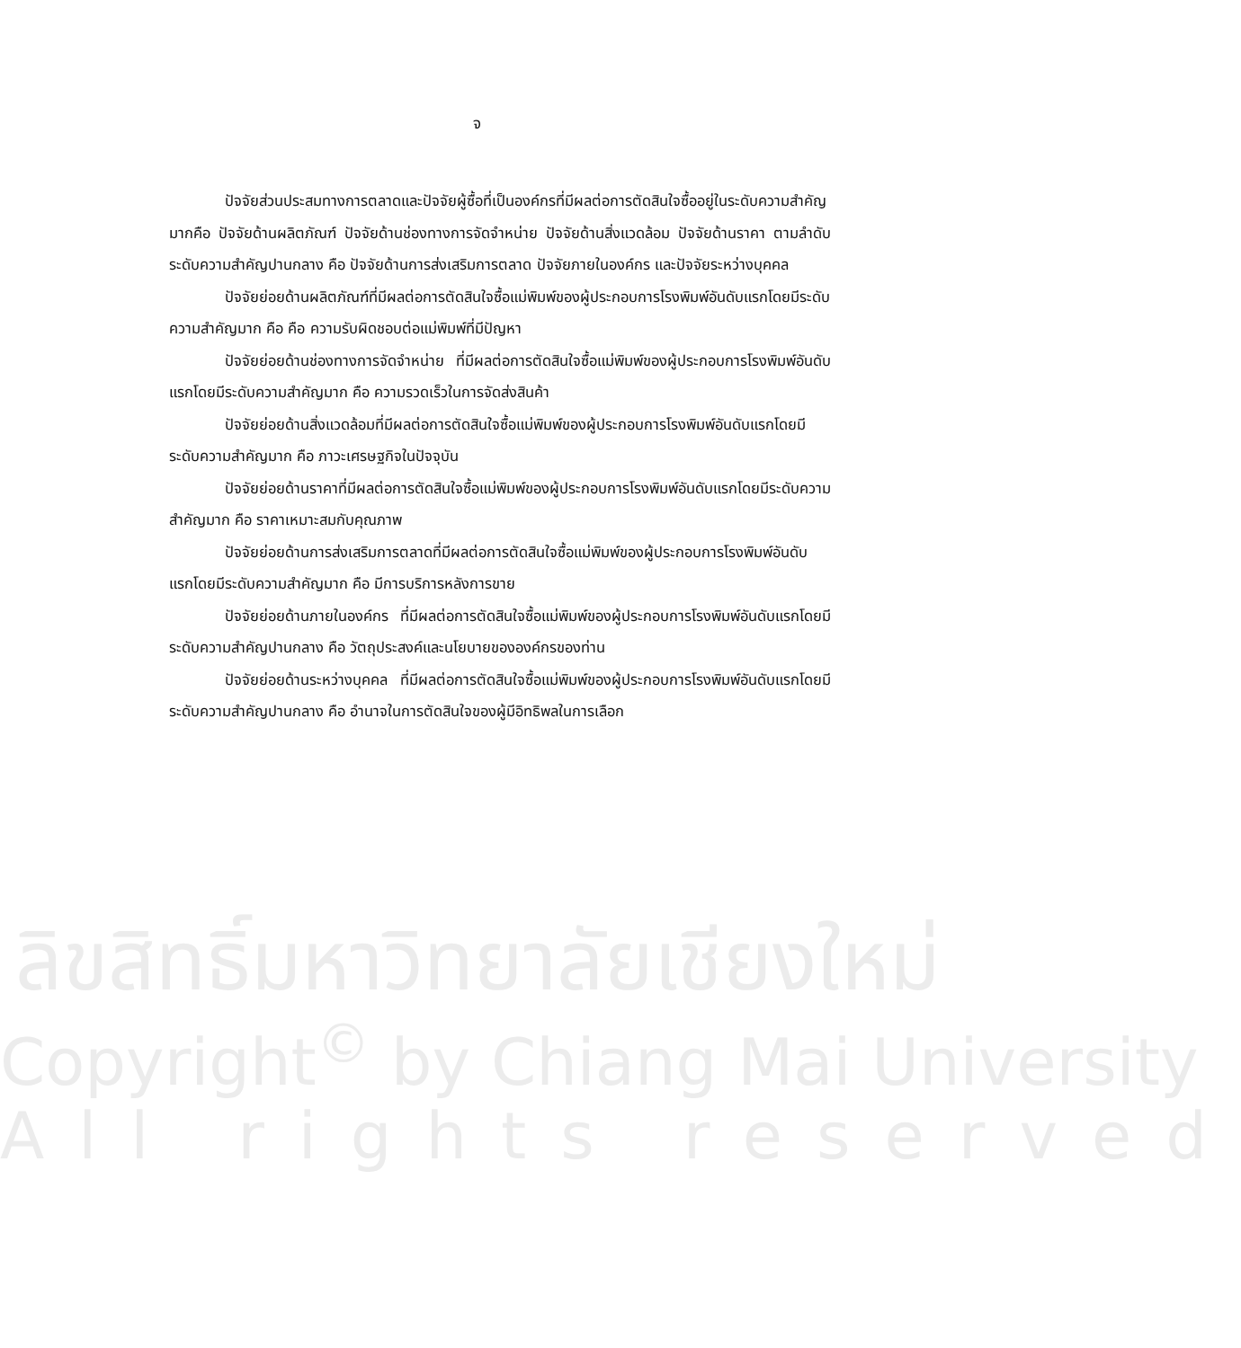จ
ปัจจัยส่วนประสมทางการตลาดและปัจจัยผู้ซื้อที่เป็นองค์กรที่มีผลต่อการตัดสินใจซื้ออยู่ในระดับความสำคัญมากคือ ปัจจัยด้านผลิตภัณฑ์ ปัจจัยด้านช่องทางการจัดจำหน่าย ปัจจัยด้านสิ่งแวดล้อม ปัจจัยด้านราคา ตามลำดับ ระดับความสำคัญปานกลาง คือ ปัจจัยด้านการส่งเสริมการตลาด ปัจจัยภายในองค์กร และปัจจัยระหว่างบุคคล
ปัจจัยย่อยด้านผลิตภัณฑ์ที่มีผลต่อการตัดสินใจซื้อแม่พิมพ์ของผู้ประกอบการโรงพิมพ์อันดับแรกโดยมีระดับความสำคัญมาก คือ คือ ความรับผิดชอบต่อแม่พิมพ์ที่มีปัญหา
ปัจจัยย่อยด้านช่องทางการจัดจำหน่าย ที่มีผลต่อการตัดสินใจซื้อแม่พิมพ์ของผู้ประกอบการโรงพิมพ์อันดับแรกโดยมีระดับความสำคัญมาก คือ ความรวดเร็วในการจัดส่งสินค้า
ปัจจัยย่อยด้านสิ่งแวดล้อมที่มีผลต่อการตัดสินใจซื้อแม่พิมพ์ของผู้ประกอบการโรงพิมพ์อันดับแรกโดยมีระดับความสำคัญมาก คือ ภาวะเศรษฐกิจในปัจจุบัน
ปัจจัยย่อยด้านราคาที่มีผลต่อการตัดสินใจซื้อแม่พิมพ์ของผู้ประกอบการโรงพิมพ์อันดับแรกโดยมีระดับความสำคัญมาก คือ ราคาเหมาะสมกับคุณภาพ
ปัจจัยย่อยด้านการส่งเสริมการตลาดที่มีผลต่อการตัดสินใจซื้อแม่พิมพ์ของผู้ประกอบการโรงพิมพ์อันดับแรกโดยมีระดับความสำคัญมาก คือ มีการบริการหลังการขาย
ปัจจัยย่อยด้านภายในองค์กร ที่มีผลต่อการตัดสินใจซื้อแม่พิมพ์ของผู้ประกอบการโรงพิมพ์อันดับแรกโดยมีระดับความสำคัญปานกลาง คือ วัตถุประสงค์และนโยบายขององค์กรของท่าน
ปัจจัยย่อยด้านระหว่างบุคคล ที่มีผลต่อการตัดสินใจซื้อแม่พิมพ์ของผู้ประกอบการโรงพิมพ์อันดับแรกโดยมีระดับความสำคัญปานกลาง คือ อำนาจในการตัดสินใจของผู้มีอิทธิพลในการเลือก
ลิขสิทธิ์มหาวิทยาลัยเชียงใหม่
Copyright<sup>©</sup> by Chiang Mai University
All rights reserved